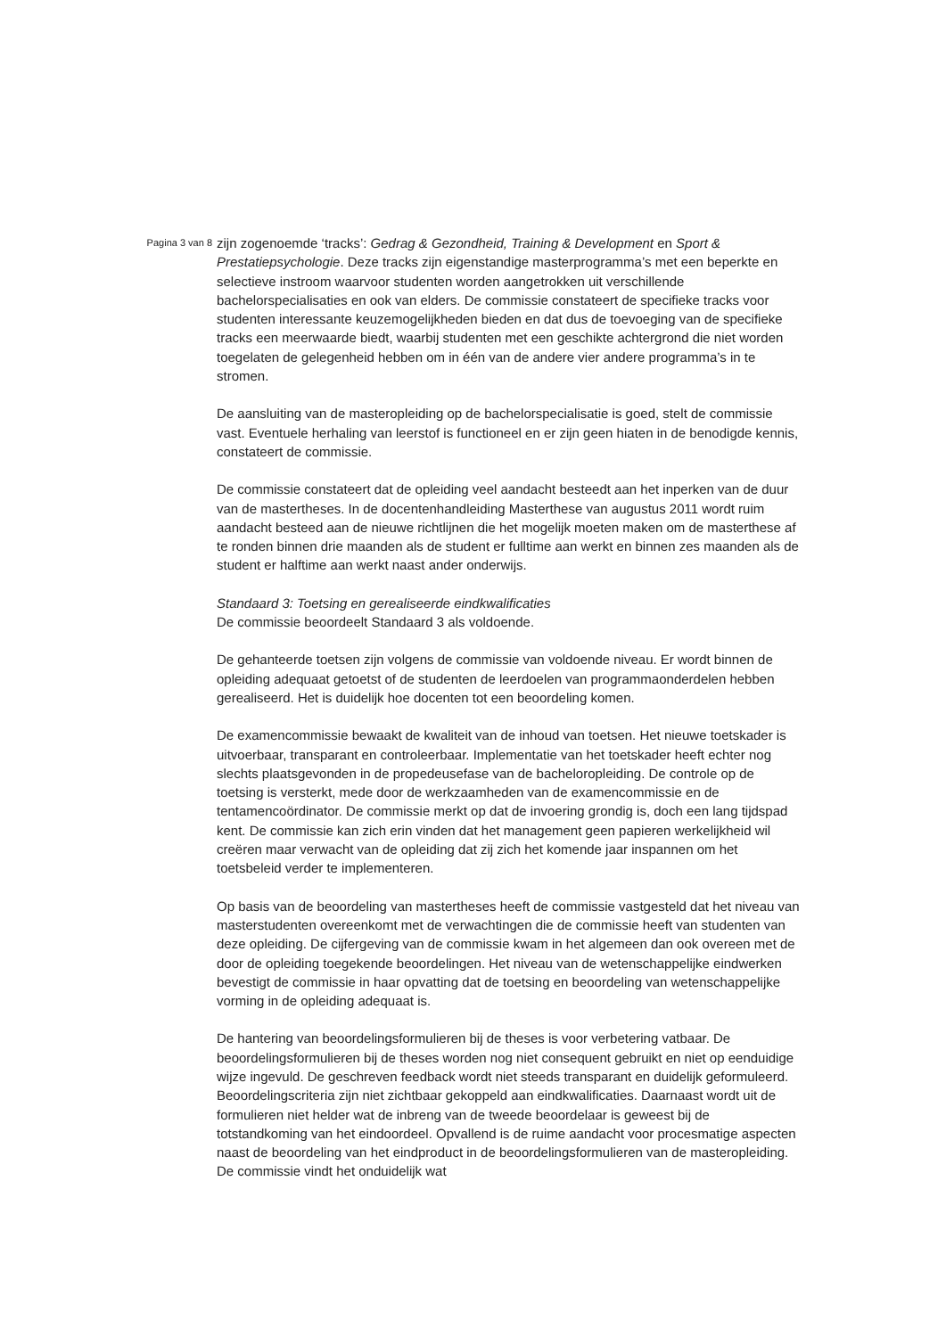Pagina 3 van 8
zijn zogenoemde ‘tracks’: Gedrag & Gezondheid, Training & Development en Sport & Prestatiepsychologie. Deze tracks zijn eigenstandige masterprogramma’s met een beperkte en selectieve instroom waarvoor studenten worden aangetrokken uit verschillende bachelorspecialisaties en ook van elders. De commissie constateert de specifieke tracks voor studenten interessante keuzemogelijkheden bieden en dat dus de toevoeging van de specifieke tracks een meerwaarde biedt, waarbij studenten met een geschikte achtergrond die niet worden toegelaten de gelegenheid hebben om in één van de andere vier andere programma’s in te stromen.
De aansluiting van de masteropleiding op de bachelorspecialisatie is goed, stelt de commissie vast. Eventuele herhaling van leerstof is functioneel en er zijn geen hiaten in de benodigde kennis, constateert de commissie.
De commissie constateert dat de opleiding veel aandacht besteedt aan het inperken van de duur van de mastertheses. In de docentenhandleiding Masterthese van augustus 2011 wordt ruim aandacht besteed aan de nieuwe richtlijnen die het mogelijk moeten maken om de masterthese af te ronden binnen drie maanden als de student er fulltime aan werkt en binnen zes maanden als de student er halftime aan werkt naast ander onderwijs.
Standaard 3: Toetsing en gerealiseerde eindkwalificaties
De commissie beoordeelt Standaard 3 als voldoende.
De gehanteerde toetsen zijn volgens de commissie van voldoende niveau. Er wordt binnen de opleiding adequaat getoetst of de studenten de leerdoelen van programmaonderdelen hebben gerealiseerd. Het is duidelijk hoe docenten tot een beoordeling komen.
De examencommissie bewaakt de kwaliteit van de inhoud van toetsen. Het nieuwe toetskader is uitvoerbaar, transparant en controleerbaar. Implementatie van het toetskader heeft echter nog slechts plaatsgevonden in de propedeusefase van de bacheloropleiding. De controle op de toetsing is versterkt, mede door de werkzaamheden van de examencommissie en de tentamencoördinator. De commissie merkt op dat de invoering grondig is, doch een lang tijdspad kent. De commissie kan zich erin vinden dat het management geen papieren werkelijkheid wil creëren maar verwacht van de opleiding dat zij zich het komende jaar inspannen om het toetsbeleid verder te implementeren.
Op basis van de beoordeling van mastertheses heeft de commissie vastgesteld dat het niveau van masterstudenten overeenkomt met de verwachtingen die de commissie heeft van studenten van deze opleiding. De cijfergeving van de commissie kwam in het algemeen dan ook overeen met de door de opleiding toegekende beoordelingen. Het niveau van de wetenschappelijke eindwerken bevestigt de commissie in haar opvatting dat de toetsing en beoordeling van wetenschappelijke vorming in de opleiding adequaat is.
De hantering van beoordelingsformulieren bij de theses is voor verbetering vatbaar. De beoordelingsformulieren bij de theses worden nog niet consequent gebruikt en niet op eenduidige wijze ingevuld. De geschreven feedback wordt niet steeds transparant en duidelijk geformuleerd. Beoordelingscriteria zijn niet zichtbaar gekoppeld aan eindkwalificaties. Daarnaast wordt uit de formulieren niet helder wat de inbreng van de tweede beoordelaar is geweest bij de totstandkoming van het eindoordeel. Opvallend is de ruime aandacht voor procesmatige aspecten naast de beoordeling van het eindproduct in de beoordelingsformulieren van de masteropleiding. De commissie vindt het onduidelijk wat